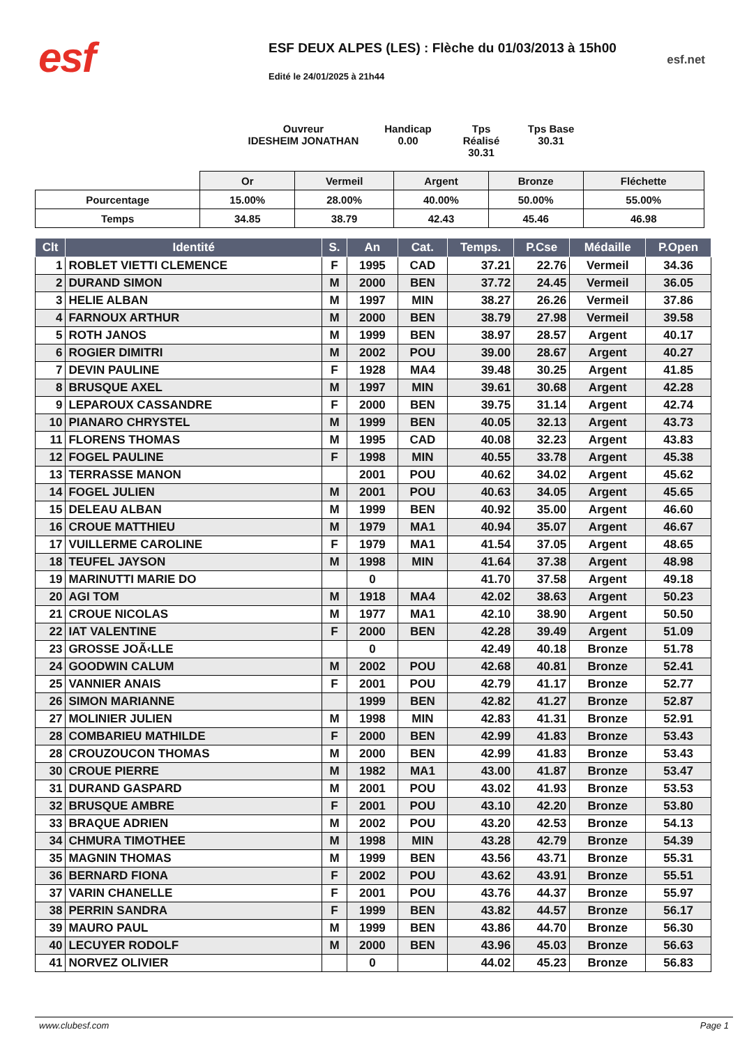esf
ESF DEUX ALPES (LES) : Flèche du 01/03/2013 à 15h00
Edité le 24/01/2025 à 21h44
esf.net
Ouvreur
IDESHEIM JONATHAN
Handicap
0.00
Tps Réalisé
30.31
Tps Base
30.31
| | Or | Vermeil | Argent | Bronze | Fléchette |
| Pourcentage | 15.00% | 28.00% | 40.00% | 50.00% | 55.00% |
| Temps | 34.85 | 38.79 | 42.43 | 45.46 | 46.98 |
| Clt | Identité | S. | An | Cat. | Temps. | P.Cse | Médaille | P.Open |
| --- | --- | --- | --- | --- | --- | --- | --- | --- |
| 1 | ROBLET VIETTI CLEMENCE | F | 1995 | CAD | 37.21 | 22.76 | Vermeil | 34.36 |
| 2 | DURAND SIMON | M | 2000 | BEN | 37.72 | 24.45 | Vermeil | 36.05 |
| 3 | HELIE ALBAN | M | 1997 | MIN | 38.27 | 26.26 | Vermeil | 37.86 |
| 4 | FARNOUX ARTHUR | M | 2000 | BEN | 38.79 | 27.98 | Vermeil | 39.58 |
| 5 | ROTH JANOS | M | 1999 | BEN | 38.97 | 28.57 | Argent | 40.17 |
| 6 | ROGIER DIMITRI | M | 2002 | POU | 39.00 | 28.67 | Argent | 40.27 |
| 7 | DEVIN PAULINE | F | 1928 | MA4 | 39.48 | 30.25 | Argent | 41.85 |
| 8 | BRUSQUE AXEL | M | 1997 | MIN | 39.61 | 30.68 | Argent | 42.28 |
| 9 | LEPAROUX CASSANDRE | F | 2000 | BEN | 39.75 | 31.14 | Argent | 42.74 |
| 10 | PIANARO CHRYSTEL | M | 1999 | BEN | 40.05 | 32.13 | Argent | 43.73 |
| 11 | FLORENS THOMAS | M | 1995 | CAD | 40.08 | 32.23 | Argent | 43.83 |
| 12 | FOGEL PAULINE | F | 1998 | MIN | 40.55 | 33.78 | Argent | 45.38 |
| 13 | TERRASSE MANON | | 2001 | POU | 40.62 | 34.02 | Argent | 45.62 |
| 14 | FOGEL JULIEN | M | 2001 | POU | 40.63 | 34.05 | Argent | 45.65 |
| 15 | DELEAU ALBAN | M | 1999 | BEN | 40.92 | 35.00 | Argent | 46.60 |
| 16 | CROUE MATTHIEU | M | 1979 | MA1 | 40.94 | 35.07 | Argent | 46.67 |
| 17 | VUILLERME CAROLINE | F | 1979 | MA1 | 41.54 | 37.05 | Argent | 48.65 |
| 18 | TEUFEL JAYSON | M | 1998 | MIN | 41.64 | 37.38 | Argent | 48.98 |
| 19 | MARINUTTI MARIE DO | | 0 | | 41.70 | 37.58 | Argent | 49.18 |
| 20 | AGI TOM | M | 1918 | MA4 | 42.02 | 38.63 | Argent | 50.23 |
| 21 | CROUE NICOLAS | M | 1977 | MA1 | 42.10 | 38.90 | Argent | 50.50 |
| 22 | IAT VALENTINE | F | 2000 | BEN | 42.28 | 39.49 | Argent | 51.09 |
| 23 | GROSSE JOÃ‹LLE | | 0 | | 42.49 | 40.18 | Bronze | 51.78 |
| 24 | GOODWIN CALUM | M | 2002 | POU | 42.68 | 40.81 | Bronze | 52.41 |
| 25 | VANNIER ANAIS | F | 2001 | POU | 42.79 | 41.17 | Bronze | 52.77 |
| 26 | SIMON MARIANNE | | 1999 | BEN | 42.82 | 41.27 | Bronze | 52.87 |
| 27 | MOLINIER JULIEN | M | 1998 | MIN | 42.83 | 41.31 | Bronze | 52.91 |
| 28 | COMBARIEU MATHILDE | F | 2000 | BEN | 42.99 | 41.83 | Bronze | 53.43 |
| 28 | CROUZOUCON THOMAS | M | 2000 | BEN | 42.99 | 41.83 | Bronze | 53.43 |
| 30 | CROUE PIERRE | M | 1982 | MA1 | 43.00 | 41.87 | Bronze | 53.47 |
| 31 | DURAND GASPARD | M | 2001 | POU | 43.02 | 41.93 | Bronze | 53.53 |
| 32 | BRUSQUE AMBRE | F | 2001 | POU | 43.10 | 42.20 | Bronze | 53.80 |
| 33 | BRAQUE ADRIEN | M | 2002 | POU | 43.20 | 42.53 | Bronze | 54.13 |
| 34 | CHMURA TIMOTHEE | M | 1998 | MIN | 43.28 | 42.79 | Bronze | 54.39 |
| 35 | MAGNIN THOMAS | M | 1999 | BEN | 43.56 | 43.71 | Bronze | 55.31 |
| 36 | BERNARD FIONA | F | 2002 | POU | 43.62 | 43.91 | Bronze | 55.51 |
| 37 | VARIN CHANELLE | F | 2001 | POU | 43.76 | 44.37 | Bronze | 55.97 |
| 38 | PERRIN SANDRA | F | 1999 | BEN | 43.82 | 44.57 | Bronze | 56.17 |
| 39 | MAURO PAUL | M | 1999 | BEN | 43.86 | 44.70 | Bronze | 56.30 |
| 40 | LECUYER RODOLF | M | 2000 | BEN | 43.96 | 45.03 | Bronze | 56.63 |
| 41 | NORVEZ OLIVIER | | 0 | | 44.02 | 45.23 | Bronze | 56.83 |
www.clubesf.com Page 1